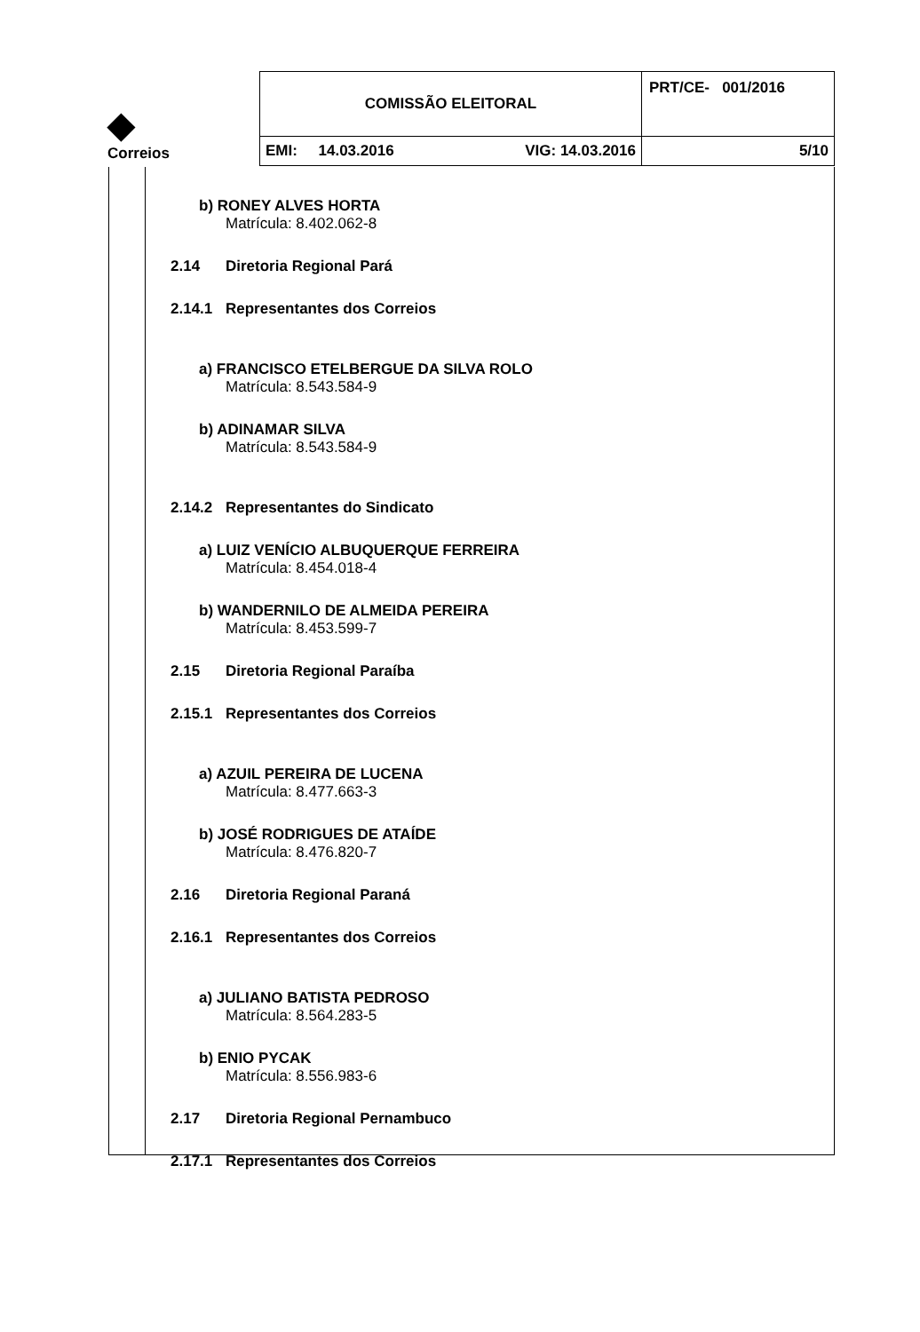| ◆ Correios | COMISSÃO ELEITORAL | PRT/CE- 001/2016 |
| | EMI: 14.03.2016 VIG: 14.03.2016 | 5/10 |
b) RONEY ALVES HORTA
Matrícula: 8.402.062-8
2.14 Diretoria Regional Pará
2.14.1 Representantes dos Correios
a) FRANCISCO ETELBERGUE DA SILVA ROLO
Matrícula: 8.543.584-9
b) ADINAMAR SILVA
Matrícula: 8.543.584-9
2.14.2 Representantes do Sindicato
a) LUIZ VENÍCIO ALBUQUERQUE FERREIRA
Matrícula: 8.454.018-4
b) WANDERNILO DE ALMEIDA PEREIRA
Matrícula: 8.453.599-7
2.15 Diretoria Regional Paraíba
2.15.1 Representantes dos Correios
a) AZUIL PEREIRA DE LUCENA
Matrícula: 8.477.663-3
b) JOSÉ RODRIGUES DE ATAÍDE
Matrícula: 8.476.820-7
2.16 Diretoria Regional Paraná
2.16.1 Representantes dos Correios
a) JULIANO BATISTA PEDROSO
Matrícula: 8.564.283-5
b) ENIO PYCAK
Matrícula: 8.556.983-6
2.17 Diretoria Regional Pernambuco
2.17.1 Representantes dos Correios